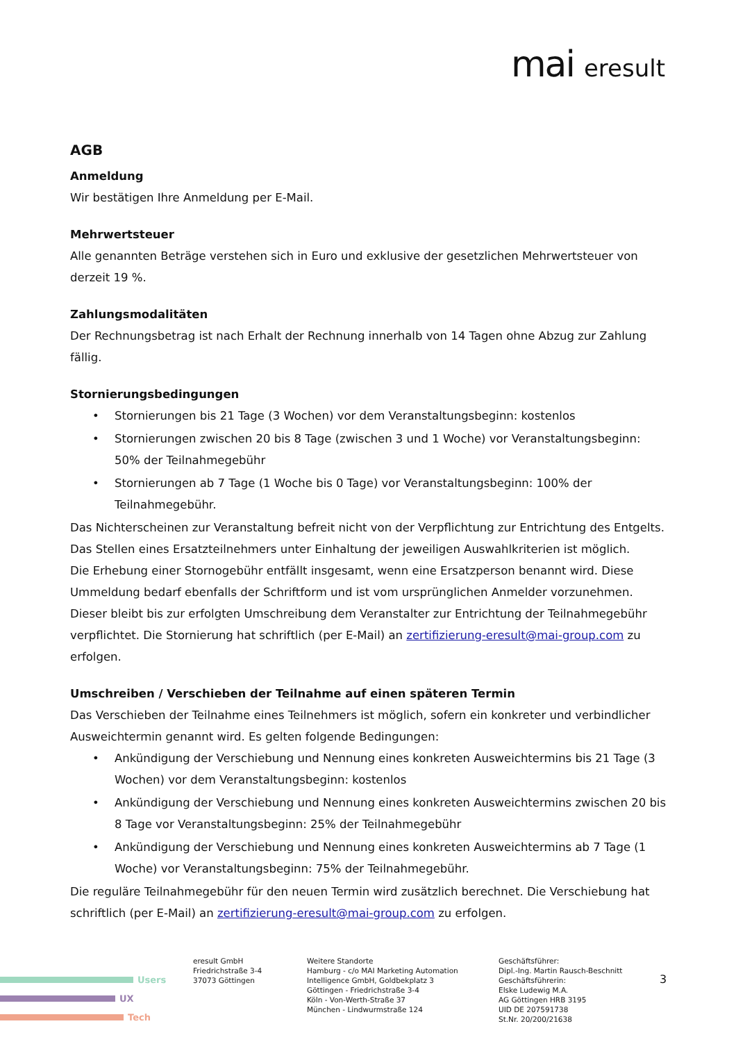mai eresult
AGB
Anmeldung
Wir bestätigen Ihre Anmeldung per E-Mail.
Mehrwertsteuer
Alle genannten Beträge verstehen sich in Euro und exklusive der gesetzlichen Mehrwertsteuer von derzeit 19 %.
Zahlungsmodalitäten
Der Rechnungsbetrag ist nach Erhalt der Rechnung innerhalb von 14 Tagen ohne Abzug zur Zahlung fällig.
Stornierungsbedingungen
• Stornierungen bis 21 Tage (3 Wochen) vor dem Veranstaltungsbeginn: kostenlos
• Stornierungen zwischen 20 bis 8 Tage (zwischen 3 und 1 Woche) vor Veranstaltungsbeginn: 50% der Teilnahmegebühr
• Stornierungen ab 7 Tage (1 Woche bis 0 Tage) vor Veranstaltungsbeginn: 100% der Teilnahmegebühr.
Das Nichterscheinen zur Veranstaltung befreit nicht von der Verpflichtung zur Entrichtung des Entgelts.
Das Stellen eines Ersatzteilnehmers unter Einhaltung der jeweiligen Auswahlkriterien ist möglich.
Die Erhebung einer Stornogebühr entfällt insgesamt, wenn eine Ersatzperson benannt wird. Diese Ummeldung bedarf ebenfalls der Schriftform und ist vom ursprünglichen Anmelder vorzunehmen. Dieser bleibt bis zur erfolgten Umschreibung dem Veranstalter zur Entrichtung der Teilnahmegebühr verpflichtet. Die Stornierung hat schriftlich (per E-Mail) an zertifizierung-eresult@mai-group.com zu erfolgen.
Umschreiben / Verschieben der Teilnahme auf einen späteren Termin
Das Verschieben der Teilnahme eines Teilnehmers ist möglich, sofern ein konkreter und verbindlicher Ausweichtermin genannt wird. Es gelten folgende Bedingungen:
• Ankündigung der Verschiebung und Nennung eines konkreten Ausweichtermins bis 21 Tage (3 Wochen) vor dem Veranstaltungsbeginn: kostenlos
• Ankündigung der Verschiebung und Nennung eines konkreten Ausweichtermins zwischen 20 bis 8 Tage vor Veranstaltungsbeginn: 25% der Teilnahmegebühr
• Ankündigung der Verschiebung und Nennung eines konkreten Ausweichtermins ab 7 Tage (1 Woche) vor Veranstaltungsbeginn: 75% der Teilnahmegebühr.
Die reguläre Teilnahmegebühr für den neuen Termin wird zusätzlich berechnet. Die Verschiebung hat schriftlich (per E-Mail) an zertifizierung-eresult@mai-group.com zu erfolgen.
Users
UX
Tech
eresult GmbH
Friedrichstraße 3-4
37073 Göttingen
Weitere Standorte
Hamburg - c/o MAI Marketing Automation Intelligence GmbH, Goldbekplatz 3
Göttingen - Friedrichstraße 3-4
Köln - Von-Werth-Straße 37
München - Lindwurmstraße 124
Geschäftsführer:
Dipl.-Ing. Martin Rausch-Beschnitt
Geschäftsführerin:
Elske Ludewig M.A.
AG Göttingen HRB 3195
UID DE 207591738
St.Nr. 20/200/21638
3